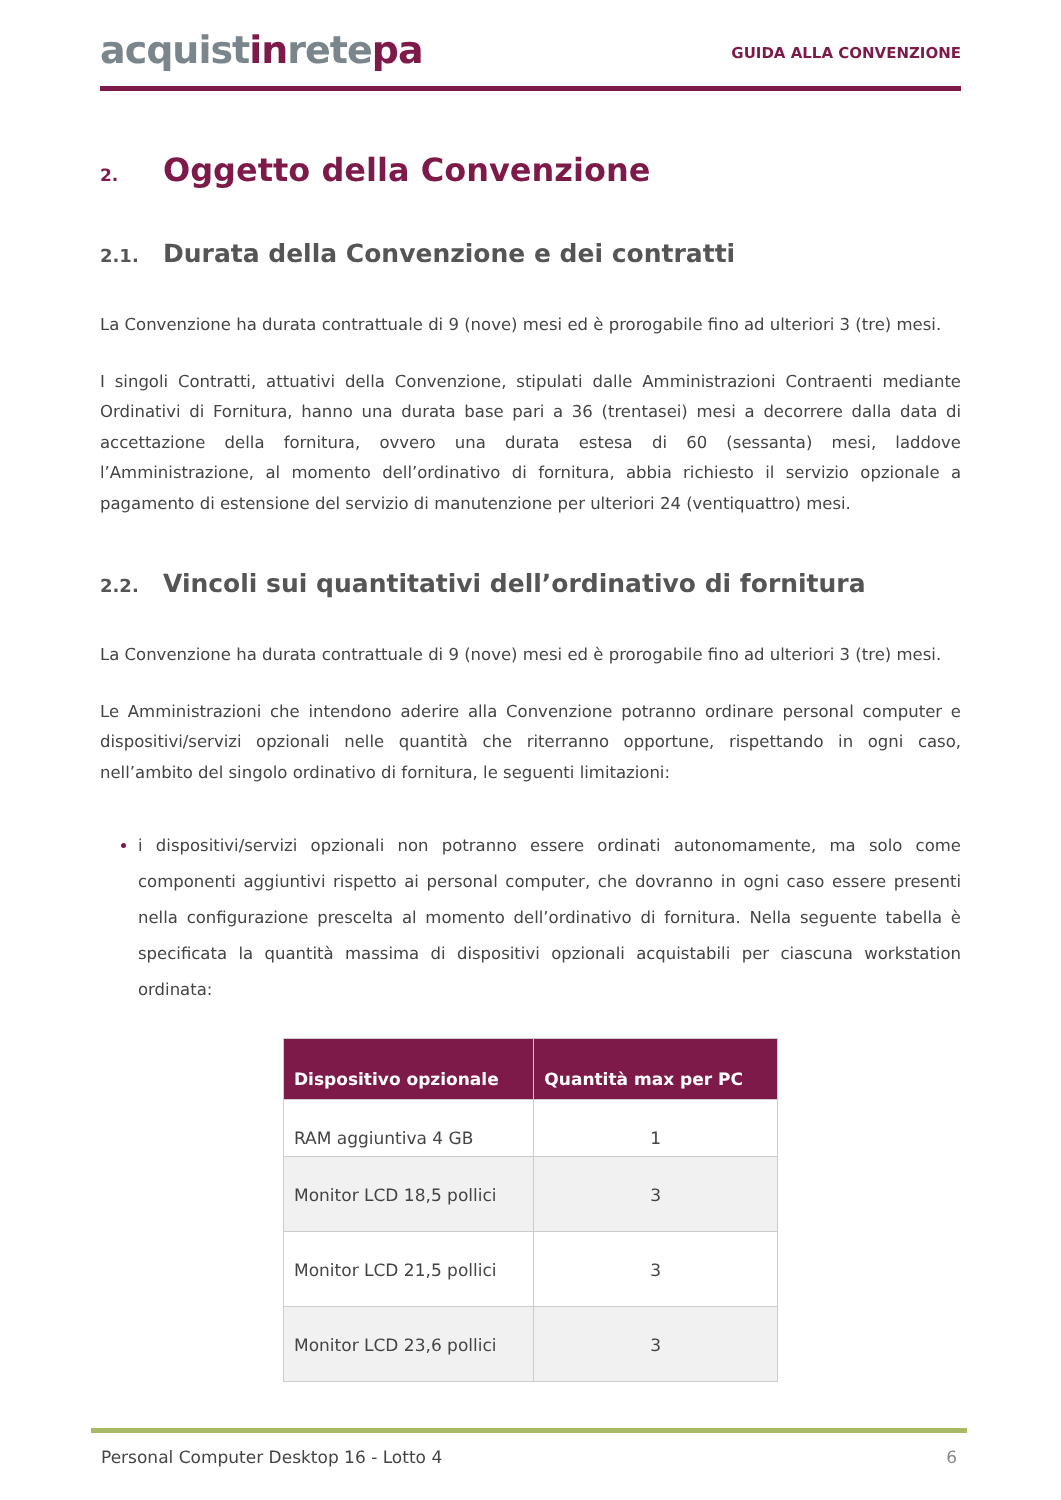acquistinretepa
GUIDA ALLA CONVENZIONE
2. Oggetto della Convenzione
2.1. Durata della Convenzione e dei contratti
La Convenzione ha durata contrattuale di 9 (nove) mesi ed è prorogabile fino ad ulteriori 3 (tre) mesi.
I singoli Contratti, attuativi della Convenzione, stipulati dalle Amministrazioni Contraenti mediante Ordinativi di Fornitura, hanno una durata base pari a 36 (trentasei) mesi a decorrere dalla data di accettazione della fornitura, ovvero una durata estesa di 60 (sessanta) mesi, laddove l’Amministrazione, al momento dell’ordinativo di fornitura, abbia richiesto il servizio opzionale a pagamento di estensione del servizio di manutenzione per ulteriori 24 (ventiquattro) mesi.
2.2. Vincoli sui quantitativi dell’ordinativo di fornitura
La Convenzione ha durata contrattuale di 9 (nove) mesi ed è prorogabile fino ad ulteriori 3 (tre) mesi.
Le Amministrazioni che intendono aderire alla Convenzione potranno ordinare personal computer e dispositivi/servizi opzionali nelle quantità che riterranno opportune, rispettando in ogni caso, nell’ambito del singolo ordinativo di fornitura, le seguenti limitazioni:
i dispositivi/servizi opzionali non potranno essere ordinati autonomamente, ma solo come componenti aggiuntivi rispetto ai personal computer, che dovranno in ogni caso essere presenti nella configurazione prescelta al momento dell’ordinativo di fornitura. Nella seguente tabella è specificata la quantità massima di dispositivi opzionali acquistabili per ciascuna workstation ordinata:
| Dispositivo opzionale | Quantità max per PC |
| --- | --- |
| RAM aggiuntiva 4 GB | 1 |
| Monitor LCD 18,5 pollici | 3 |
| Monitor LCD 21,5 pollici | 3 |
| Monitor LCD 23,6 pollici | 3 |
Personal Computer Desktop 16 - Lotto 4 6